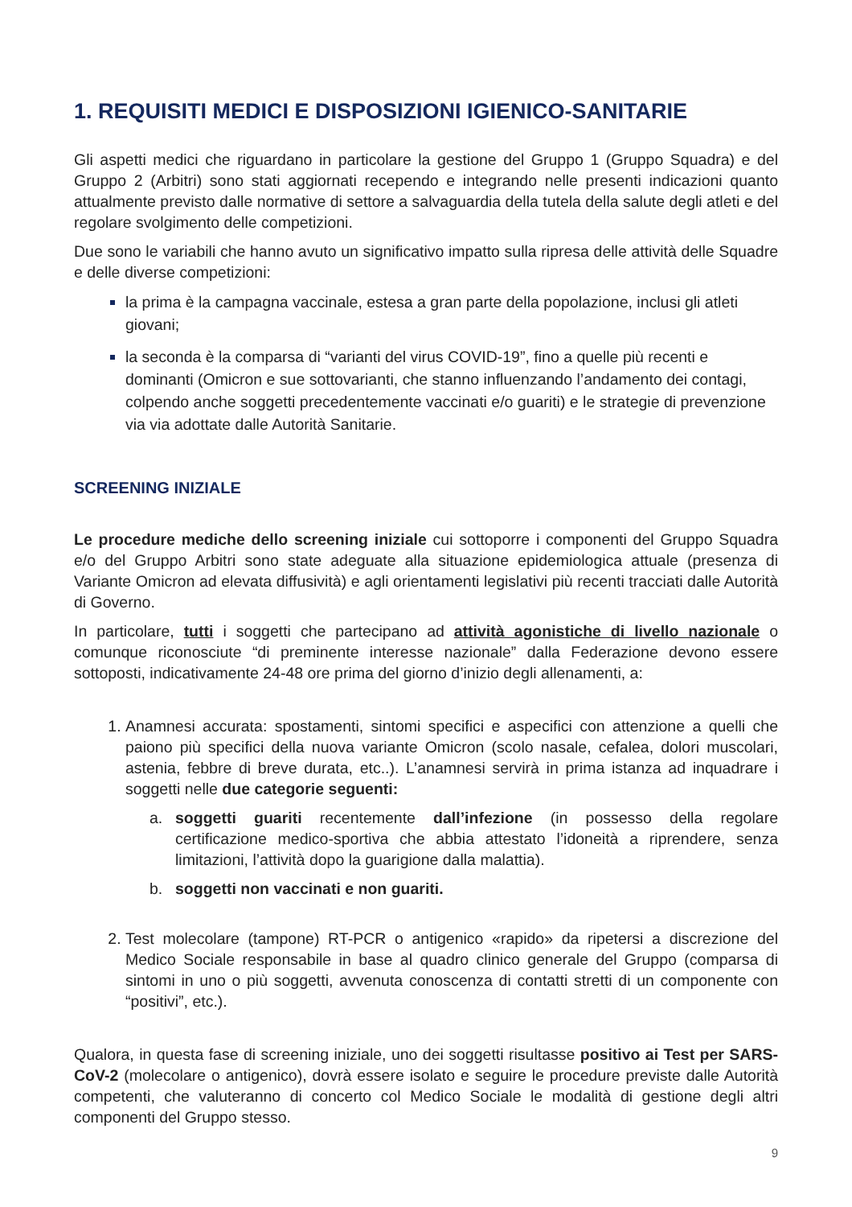1. REQUISITI MEDICI E DISPOSIZIONI IGIENICO-SANITARIE
Gli aspetti medici che riguardano in particolare la gestione del Gruppo 1 (Gruppo Squadra) e del Gruppo 2 (Arbitri) sono stati aggiornati recependo e integrando nelle presenti indicazioni quanto attualmente previsto dalle normative di settore a salvaguardia della tutela della salute degli atleti e del regolare svolgimento delle competizioni.
Due sono le variabili che hanno avuto un significativo impatto sulla ripresa delle attività delle Squadre e delle diverse competizioni:
la prima è la campagna vaccinale, estesa a gran parte della popolazione, inclusi gli atleti giovani;
la seconda è la comparsa di “varianti del virus COVID-19”, fino a quelle più recenti e dominanti (Omicron e sue sottovarianti, che stanno influenzando l’andamento dei contagi, colpendo anche soggetti precedentemente vaccinati e/o guariti) e le strategie di prevenzione via via adottate dalle Autorità Sanitarie.
SCREENING INIZIALE
Le procedure mediche dello screening iniziale cui sottoporre i componenti del Gruppo Squadra e/o del Gruppo Arbitri sono state adeguate alla situazione epidemiologica attuale (presenza di Variante Omicron ad elevata diffusività) e agli orientamenti legislativi più recenti tracciati dalle Autorità di Governo.
In particolare, tutti i soggetti che partecipano ad attività agonistiche di livello nazionale o comunque riconosciute “di preminente interesse nazionale” dalla Federazione devono essere sottoposti, indicativamente 24-48 ore prima del giorno d’inizio degli allenamenti, a:
Anamnesi accurata: spostamenti, sintomi specifici e aspecifici con attenzione a quelli che paiono più specifici della nuova variante Omicron (scolo nasale, cefalea, dolori muscolari, astenia, febbre di breve durata, etc..). L’anamnesi servirà in prima istanza ad inquadrare i soggetti nelle due categorie seguenti:
a. soggetti guariti recentemente dall’infezione (in possesso della regolare certificazione medico-sportiva che abbia attestato l’idoneità a riprendere, senza limitazioni, l’attività dopo la guarigione dalla malattia).
b. soggetti non vaccinati e non guariti.
Test molecolare (tampone) RT-PCR o antigenico «rapido» da ripetersi a discrezione del Medico Sociale responsabile in base al quadro clinico generale del Gruppo (comparsa di sintomi in uno o più soggetti, avvenuta conoscenza di contatti stretti di un componente con “positivi”, etc.).
Qualora, in questa fase di screening iniziale, uno dei soggetti risultasse positivo ai Test per SARS-CoV-2 (molecolare o antigenico), dovrà essere isolato e seguire le procedure previste dalle Autorità competenti, che valuteranno di concerto col Medico Sociale le modalità di gestione degli altri componenti del Gruppo stesso.
9